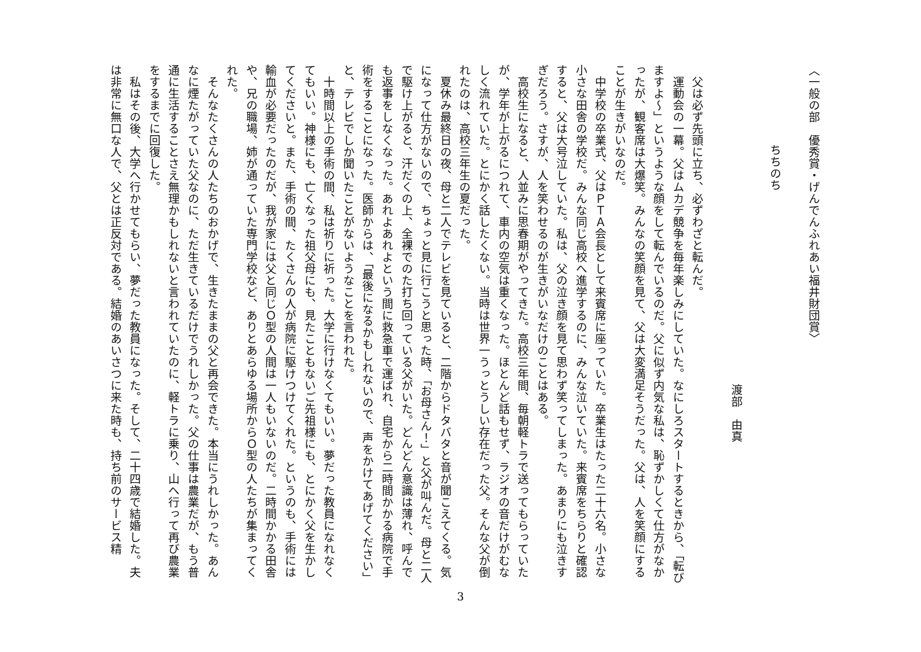〈一般の部　優秀賞・げんでんふれあい福井財団賞〉
ちちのち
渡部　由真
　父は必ず先頭に立ち、必ずわざと転んだ。
　運動会の一幕。父はムカデ競争を毎年楽しみにしていた。なにしろスタートするときから、「転びますよ〜」というような顔をして転んでいるのだ。父に似ず内気な私は、恥ずかしくて仕方がなかったが、観客席は大爆笑。みんなの笑顔を見て、父は大変満足そうだった。父は、人を笑顔にすることが生きがいなのだ。
　中学校の卒業式、父はＰＴＡ会長として来賓席に座っていた。卒業生はたった二十六名。小さな小さな田舎の学校だ。みんな同じ高校へ進学するのに、みんな泣いていた。来賓席をちらりと確認すると、父は大号泣していた。私は、父の泣き顔を見て思わず笑ってしまった。あまりにも泣きすぎだろう。さすが、人を笑わせるのが生きがいなだけのことはある。
　高校生になると、人並みに思春期がやってきた。高校三年間、毎朝軽トラで送ってもらっていたが、学年が上がるにつれて、車内の空気は重くなった。ほとんど話もせず、ラジオの音だけがむなしく流れていた。とにかく話したくない。当時は世界一うっとうしい存在だった父。そんな父が倒れたのは、高校三年生の夏だった。
　夏休み最終日の夜、母と二人でテレビを見ていると、二階からドタバタと音が聞こえてくる。気になって仕方がないので、ちょっと見に行こうと思った時、「お母さん！」と父が叫んだ。母と二人で駆け上がると、汗だくの上、全裸でのた打ち回っている父がいた。どんどん意識は薄れ、呼んでも返事をしなくなった。あれよあれよという間に救急車で運ばれ、自宅から二時間かかる病院で手術をすることになった。医師からは、「最後になるかもしれないので、声をかけてあげてください」と、テレビでしか聞いたことがないようなことを言われた。
　十時間以上の手術の間、私は祈りに祈った。大学に行けなくてもいい。夢だった教員になれなくてもいい。神様にも、亡くなった祖父母にも、見たこともないご先祖様にも、とにかく父を生かしてくださいと。また、手術の間、たくさんの人が病院に駆けつけてくれた。というのも、手術には輸血が必要だったのだが、我が家には父と同じＯ型の人間は一人もいないのだ。二時間かかる田舎や、兄の職場、姉が通っていた専門学校など、ありとあらゆる場所からＯ型の人たちが集まってくれた。
　そんなたくさんの人たちのおかげで、生きたままの父と再会できた。本当にうれしかった。あんなに煙たがっていた父なのに、ただ生きているだけでうれしかった。父の仕事は農業だが、もう普通に生活することさえ無理かもしれないと言われていたのに、軽トラに乗り、山へ行って再び農業をするまでに回復した。
　私はその後、大学へ行かせてもらい、夢だった教員になった。そして、二十四歳で結婚した。夫は非常に無口な人で、父とは正反対である。結婚のあいさつに来た時も、持ち前のサービス精
3